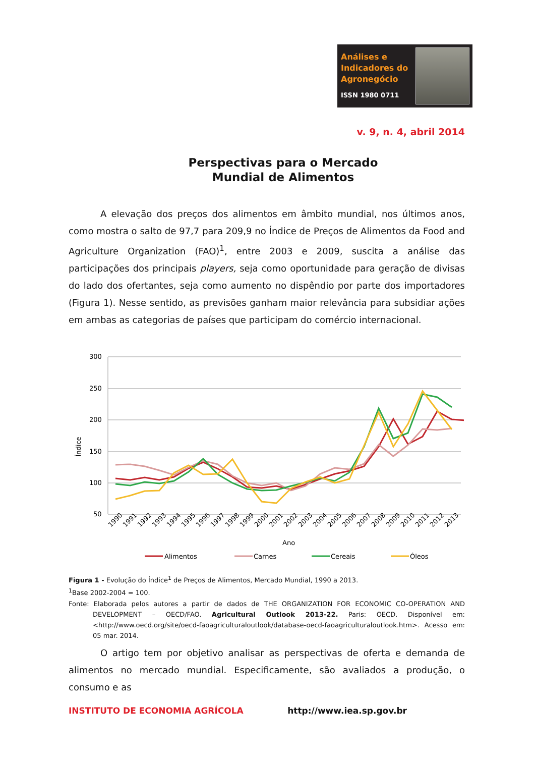Análises e Indicadores do Agronegócio
ISSN 1980 0711
v. 9, n. 4, abril 2014
Perspectivas para o Mercado
Mundial de Alimentos
A elevação dos preços dos alimentos em âmbito mundial, nos últimos anos, como mostra o salto de 97,7 para 209,9 no Índice de Preços de Alimentos da Food and Agriculture Organization (FAO)<sup>1</sup>, entre 2003 e 2009, suscita a análise das participações dos principais players, seja como oportunidade para geração de divisas do lado dos ofertantes, seja como aumento no dispêndio por parte dos importadores (Figura 1). Nesse sentido, as previsões ganham maior relevância para subsidiar ações em ambas as categorias de países que participam do comércio internacional.
300
250
200
150
100
50
Índice
1990
1991
1992
1993
1994
1995
1996
1997
1998
1999
2000
2001
2002
2003
2004
2005
2006
2007
2008
2009
2010
2011
2012
2013
Ano
Alimentos
Carnes
Cereais
Óleos
Figura 1 - Evolução do Índice<sup>1</sup> de Preços de Alimentos, Mercado Mundial, 1990 a 2013.
<sup>1</sup> Base 2002-2004 = 100.
Fonte: Elaborada pelos autores a partir de dados de THE ORGANIZATION FOR ECONOMIC CO-OPERATION AND DEVELOPMENT – OECD/FAO. Agricultural Outlook 2013-22. Paris: OECD. Disponível em: <http://www.oecd.org/site/oecd-faoagriculturaloutlook/database-oecd-faoagriculturaloutlook.htm>. Acesso em: 05 mar. 2014.
O artigo tem por objetivo analisar as perspectivas de oferta e demanda de alimentos no mercado mundial. Especificamente, são avaliados a produção, o consumo e as
INSTITUTO DE ECONOMIA AGRÍCOLA http://www.iea.sp.gov.br